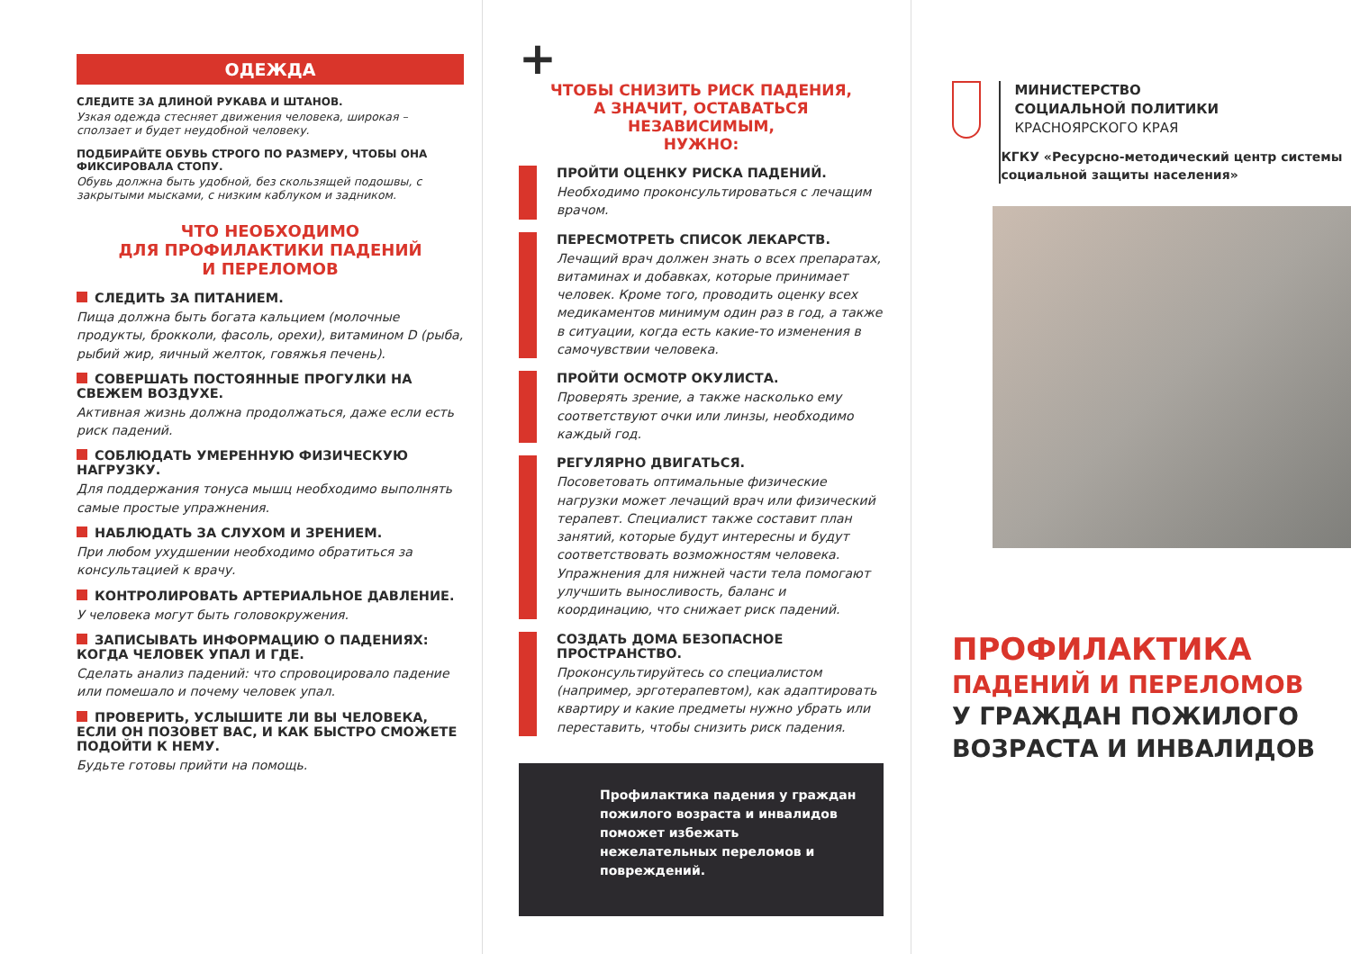ОДЕЖДА
СЛЕДИТЕ ЗА ДЛИНОЙ РУКАВА И ШТАНОВ.
Узкая одежда стесняет движения человека, широкая – сползает и будет неудобной человеку.
ПОДБИРАЙТЕ ОБУВЬ СТРОГО ПО РАЗМЕРУ, ЧТОБЫ ОНА ФИКСИРОВАЛА СТОПУ.
Обувь должна быть удобной, без скользящей подошвы, с закрытыми мысками, с низким каблуком и задником.
ЧТО НЕОБХОДИМО
ДЛЯ ПРОФИЛАКТИКИ ПАДЕНИЙ
И ПЕРЕЛОМОВ
СЛЕДИТЬ ЗА ПИТАНИЕМ.
Пища должна быть богата кальцием (молочные продукты, брокколи, фасоль, орехи), витамином D (рыба, рыбий жир, яичный желток, говяжья печень).
СОВЕРШАТЬ ПОСТОЯННЫЕ ПРОГУЛКИ НА СВЕЖЕМ ВОЗДУХЕ.
Активная жизнь должна продолжаться, даже если есть риск падений.
СОБЛЮДАТЬ УМЕРЕННУЮ ФИЗИЧЕСКУЮ НАГРУЗКУ.
Для поддержания тонуса мышц необходимо выполнять самые простые упражнения.
НАБЛЮДАТЬ ЗА СЛУХОМ И ЗРЕНИЕМ.
При любом ухудшении необходимо обратиться за консультацией к врачу.
КОНТРОЛИРОВАТЬ АРТЕРИАЛЬНОЕ ДАВЛЕНИЕ.
У человека могут быть головокружения.
ЗАПИСЫВАТЬ ИНФОРМАЦИЮ О ПАДЕНИЯХ: КОГДА ЧЕЛОВЕК УПАЛ И ГДЕ.
Сделать анализ падений: что спровоцировало падение или помешало и почему человек упал.
ПРОВЕРИТЬ, УСЛЫШИТЕ ЛИ ВЫ ЧЕЛОВЕКА, ЕСЛИ ОН ПОЗОВЕТ ВАС, И КАК БЫСТРО СМОЖЕТЕ ПОДОЙТИ К НЕМУ.
Будьте готовы прийти на помощь.
+
ЧТОБЫ СНИЗИТЬ РИСК ПАДЕНИЯ,
А ЗНАЧИТ, ОСТАВАТЬСЯ НЕЗАВИСИМЫМ,
НУЖНО:
ПРОЙТИ ОЦЕНКУ РИСКА ПАДЕНИЙ.
Необходимо проконсультироваться с лечащим врачом.
ПЕРЕСМОТРЕТЬ СПИСОК ЛЕКАРСТВ.
Лечащий врач должен знать о всех препаратах, витаминах и добавках, которые принимает человек. Кроме того, проводить оценку всех медикаментов минимум один раз в год, а также в ситуации, когда есть какие-то изменения в самочувствии человека.
ПРОЙТИ ОСМОТР ОКУЛИСТА.
Проверять зрение, а также насколько ему соответствуют очки или линзы, необходимо каждый год.
РЕГУЛЯРНО ДВИГАТЬСЯ.
Посоветовать оптимальные физические нагрузки может лечащий врач или физический терапевт. Специалист также составит план занятий, которые будут интересны и будут соответствовать возможностям человека. Упражнения для нижней части тела помогают улучшить выносливость, баланс и координацию, что снижает риск падений.
СОЗДАТЬ ДОМА БЕЗОПАСНОЕ ПРОСТРАНСТВО.
Проконсультируйтесь со специалистом (например, эрготерапевтом), как адаптировать квартиру и какие предметы нужно убрать или переставить, чтобы снизить риск падения.
Профилактика падения у граждан пожилого возраста и инвалидов поможет избежать нежелательных переломов и повреждений.
МИНИСТЕРСТВО
СОЦИАЛЬНОЙ ПОЛИТИКИ
КРАСНОЯРСКОГО КРАЯ
КГКУ «Ресурсно-методический центр системы социальной защиты населения»
ПРОФИЛАКТИКА
ПАДЕНИЙ И ПЕРЕЛОМОВ
У ГРАЖДАН ПОЖИЛОГО
ВОЗРАСТА И ИНВАЛИДОВ